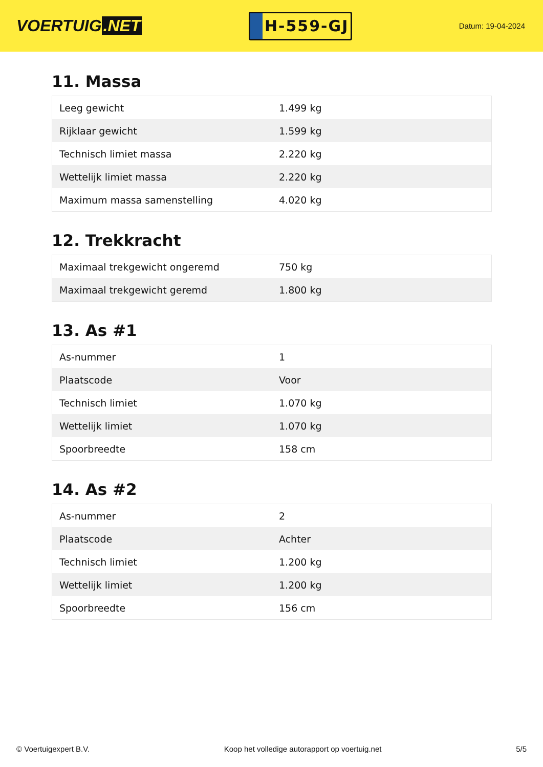VOERTUIG.NET
H-559-GJ
Datum: 19-04-2024
11. Massa
| Leeg gewicht | 1.499 kg |
| Rijklaar gewicht | 1.599 kg |
| Technisch limiet massa | 2.220 kg |
| Wettelijk limiet massa | 2.220 kg |
| Maximum massa samenstelling | 4.020 kg |
12. Trekkracht
| Maximaal trekgewicht ongeremd | 750 kg |
| Maximaal trekgewicht geremd | 1.800 kg |
13. As #1
| As-nummer | 1 |
| Plaatscode | Voor |
| Technisch limiet | 1.070 kg |
| Wettelijk limiet | 1.070 kg |
| Spoorbreedte | 158 cm |
14. As #2
| As-nummer | 2 |
| Plaatscode | Achter |
| Technisch limiet | 1.200 kg |
| Wettelijk limiet | 1.200 kg |
| Spoorbreedte | 156 cm |
© Voertuigexpert B.V. Koop het volledige autorapport op voertuig.net 5/5